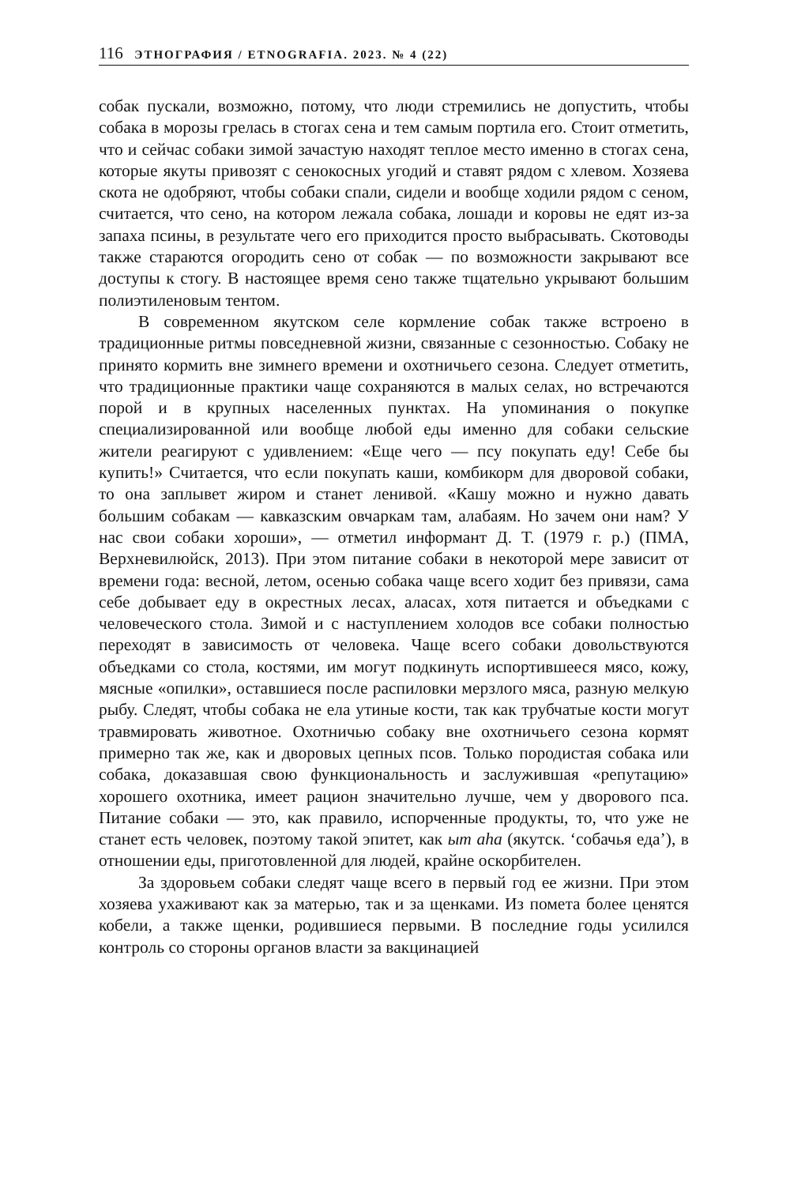116 ЭТНОГРАФИЯ / ETNOGRAFIA. 2023. № 4 (22)
собак пускали, возможно, потому, что люди стремились не допустить, чтобы собака в морозы грелась в стогах сена и тем самым портила его. Стоит отметить, что и сейчас собаки зимой зачастую находят теплое место именно в стогах сена, которые якуты привозят с сенокосных угодий и ставят рядом с хлевом. Хозяева скота не одобряют, чтобы собаки спали, сидели и вообще ходили рядом с сеном, считается, что сено, на котором лежала собака, лошади и коровы не едят из-за запаха псины, в результате чего его приходится просто выбрасывать. Скотоводы также стараются огородить сено от собак — по возможности закрывают все доступы к стогу. В настоящее время сено также тщательно укрывают большим полиэтиленовым тентом.
В современном якутском селе кормление собак также встроено в традиционные ритмы повседневной жизни, связанные с сезонностью. Собаку не принято кормить вне зимнего времени и охотничьего сезона. Следует отметить, что традиционные практики чаще сохраняются в малых селах, но встречаются порой и в крупных населенных пунктах. На упоминания о покупке специализированной или вообще любой еды именно для собаки сельские жители реагируют с удивлением: «Еще чего — псу покупать еду! Себе бы купить!» Считается, что если покупать каши, комбикорм для дворовой собаки, то она заплывет жиром и станет ленивой. «Кашу можно и нужно давать большим собакам — кавказским овчаркам там, алабаям. Но зачем они нам? У нас свои собаки хороши», — отметил информант Д. Т. (1979 г. р.) (ПМА, Верхневилюйск, 2013). При этом питание собаки в некоторой мере зависит от времени года: весной, летом, осенью собака чаще всего ходит без привязи, сама себе добывает еду в окрестных лесах, аласах, хотя питается и объедками с человеческого стола. Зимой и с наступлением холодов все собаки полностью переходят в зависимость от человека. Чаще всего собаки довольствуются объедками со стола, костями, им могут подкинуть испортившееся мясо, кожу, мясные «опилки», оставшиеся после распиловки мерзлого мяса, разную мелкую рыбу. Следят, чтобы собака не ела утиные кости, так как трубчатые кости могут травмировать животное. Охотничью собаку вне охотничьего сезона кормят примерно так же, как и дворовых цепных псов. Только породистая собака или собака, доказавшая свою функциональность и заслужившая «репутацию» хорошего охотника, имеет рацион значительно лучше, чем у дворового пса. Питание собаки — это, как правило, испорченные продукты, то, что уже не станет есть человек, поэтому такой эпитет, как ыт аһа (якутск. ‘собачья еда’), в отношении еды, приготовленной для людей, крайне оскорбителен.
За здоровьем собаки следят чаще всего в первый год ее жизни. При этом хозяева ухаживают как за матерью, так и за щенками. Из помета более ценятся кобели, а также щенки, родившиеся первыми. В последние годы усилился контроль со стороны органов власти за вакцинацией